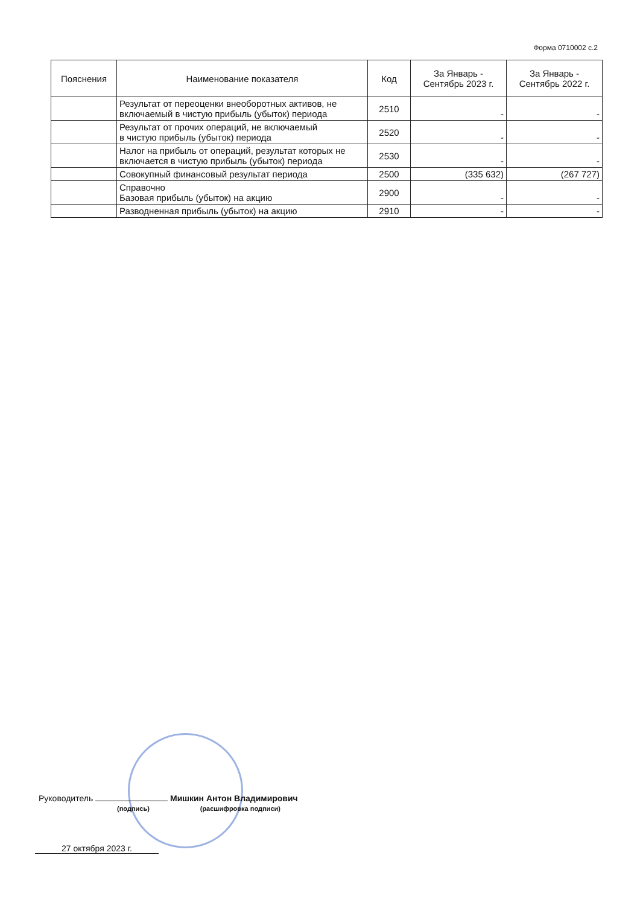Форма 0710002 с.2
| Пояснения | Наименование показателя | Код | За Январь - Сентябрь 2023 г. | За Январь - Сентябрь 2022 г. |
| --- | --- | --- | --- | --- |
| | Результат от переоценки внеоборотных активов, не включаемый в чистую прибыль (убыток) периода | 2510 | - | - |
| | Результат от прочих операций, не включаемый в чистую прибыль (убыток) периода | 2520 | - | - |
| | Налог на прибыль от операций, результат которых не включается в чистую прибыль (убыток) периода | 2530 | - | - |
| | Совокупный финансовый результат периода | 2500 | (335 632) | (267 727) |
| | Справочно Базовая прибыль (убыток) на акцию | 2900 | - | - |
| | Разводненная прибыль (убыток) на акцию | 2910 | - | - |
Руководитель Мишкин Антон Владимирович
(подпись) (расшифровка подписи)
27 октября 2023 г.